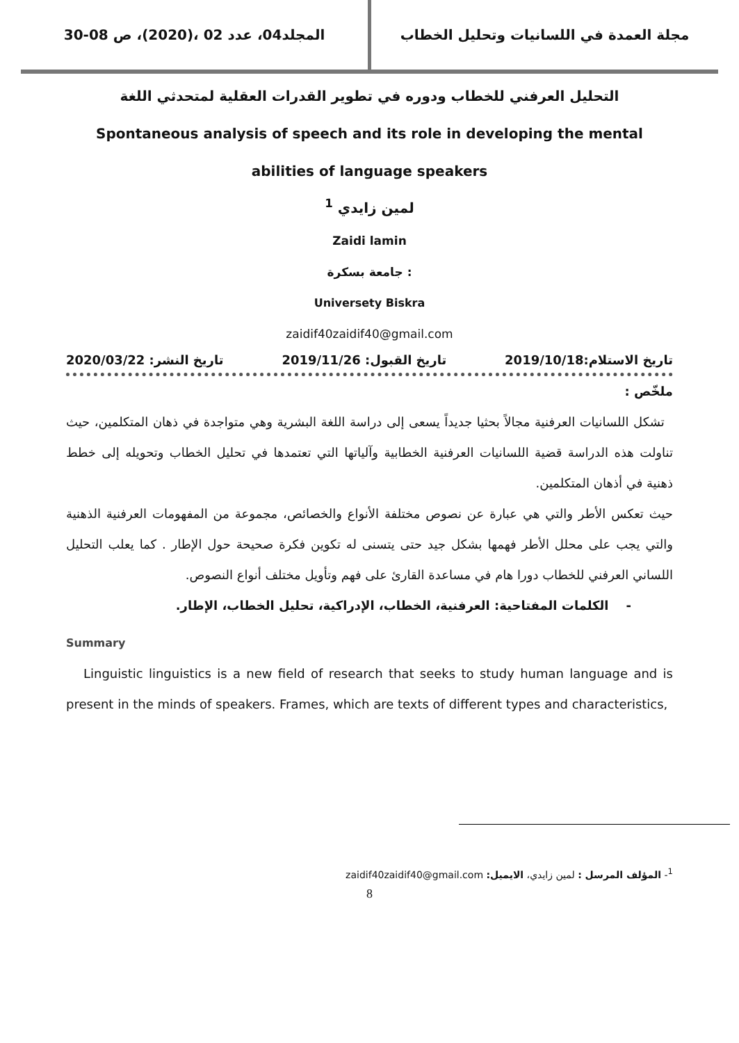مجلة العمدة في اللسانيات وتحليل الخطاب
المجلد04، عدد 02 ،(2020)، ص 08-30
التحليل العرفني للخطاب ودوره في تطوير القدرات العقلية لمتحدثي اللغة
Spontaneous analysis of speech and its role in developing the mental
abilities of language speakers
لمين زايدي <sup>1</sup>
Zaidi lamin
: جامعة بسكرة
Universety Biskra
zaidif40zaidif40@gmail.com
تاريخ الاستلام:2019/10/18 تاريخ القبول: 2019/11/26 تاريخ النشر: 2020/03/22
ملخّص :
تشكل اللسانيات العرفنية مجالاً بحثيا جديداً يسعى إلى دراسة اللغة البشرية وهي متواجدة في ذهان المتكلمين، حيث تناولت هذه الدراسة قضية اللسانيات العرفنية الخطابية وآلياتها التي تعتمدها في تحليل الخطاب وتحويله إلى خطط ذهنية في أذهان المتكلمين.
حيث تعكس الأطر والتي هي عبارة عن نصوص مختلفة الأنواع والخصائص، مجموعة من المفهومات العرفنية الذهنية والتي يجب على محلل الأطر فهمها بشكل جيد حتى يتسنى له تكوين فكرة صحيحة حول الإطار . كما يعلب التحليل اللساني العرفني للخطاب دورا هام في مساعدة القارئ على فهم وتأويل مختلف أنواع النصوص.
- الكلمات المفتاحية: العرفنية، الخطاب، الإدراكية، تحليل الخطاب، الإطار.
Summary
Linguistic linguistics is a new field of research that seeks to study human language and is present in the minds of speakers. Frames, which are texts of different types and characteristics,
<sup>1</sup>- المؤلف المرسل : لمين زايدي، الايميل: zaidif40zaidif40@gmail.com
8